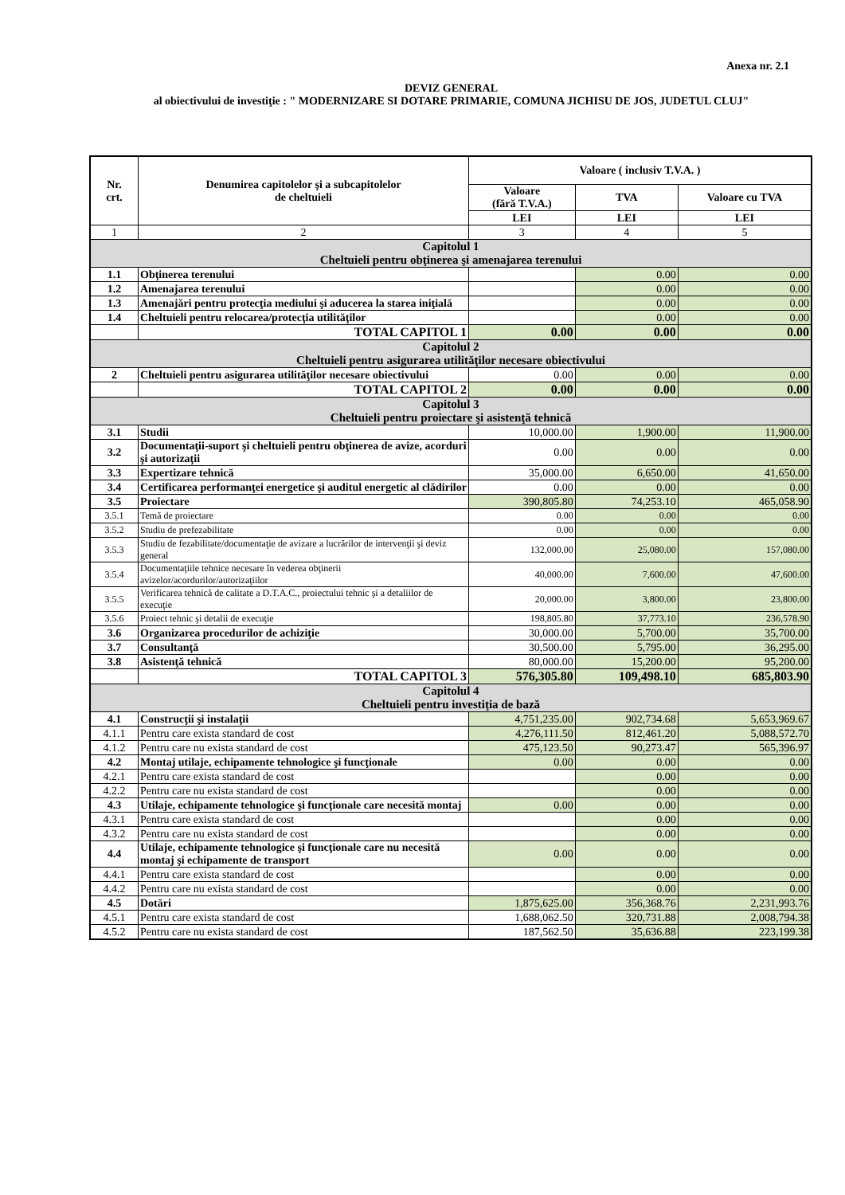Anexa nr. 2.1
DEVIZ GENERAL
al obiectivului de investiţie : " MODERNIZARE SI DOTARE PRIMARIE, COMUNA JICHISU DE JOS, JUDETUL CLUJ"
| Nr. crt. | Denumirea capitolelor şi a subcapitolelor de cheltuieli | Valoare ( inclusiv T.V.A. ) | | |
| --- | --- | --- | --- | --- |
| | | Valoare (fără T.V.A.) | TVA | Valoare cu TVA |
| | | LEI | LEI | LEI |
| 1 | 2 | 3 | 4 | 5 |
| Capitolul 1 Cheltuieli pentru obţinerea şi amenajarea terenului | | | | |
| 1.1 | Obţinerea terenului | | 0.00 | 0.00 |
| 1.2 | Amenajarea terenului | | 0.00 | 0.00 |
| 1.3 | Amenajări pentru protecţia mediului şi aducerea la starea iniţială | | 0.00 | 0.00 |
| 1.4 | Cheltuieli pentru relocarea/protecţia utilităţilor | | 0.00 | 0.00 |
| | TOTAL CAPITOL 1 | 0.00 | 0.00 | 0.00 |
| Capitolul 2 Cheltuieli pentru asigurarea utilităţilor necesare obiectivului | | | | |
| 2 | Cheltuieli pentru asigurarea utilităţilor necesare obiectivului | 0.00 | 0.00 | 0.00 |
| | TOTAL CAPITOL 2 | 0.00 | 0.00 | 0.00 |
| Capitolul 3 Cheltuieli pentru proiectare şi asistenţă tehnică | | | | |
| 3.1 | Studii | 10,000.00 | 1,900.00 | 11,900.00 |
| 3.2 | Documentaţii-suport şi cheltuieli pentru obţinerea de avize, acorduri şi autorizaţii | 0.00 | 0.00 | 0.00 |
| 3.3 | Expertizare tehnică | 35,000.00 | 6,650.00 | 41,650.00 |
| 3.4 | Certificarea performanţei energetice şi auditul energetic al clădirilor | 0.00 | 0.00 | 0.00 |
| 3.5 | Proiectare | 390,805.80 | 74,253.10 | 465,058.90 |
| 3.5.1 | Temă de proiectare | 0.00 | 0.00 | 0.00 |
| 3.5.2 | Studiu de prefezabilitate | 0.00 | 0.00 | 0.00 |
| 3.5.3 | Studiu de fezabilitate/documentaţie de avizare a lucrărilor de intervenţii şi deviz general | 132,000.00 | 25,080.00 | 157,080.00 |
| 3.5.4 | Documentaţiile tehnice necesare în vederea obţinerii avizelor/acordurilor/autorizaţiilor | 40,000.00 | 7,600.00 | 47,600.00 |
| 3.5.5 | Verificarea tehnică de calitate a D.T.A.C., proiectului tehnic şi a detaliilor de execuţie | 20,000.00 | 3,800.00 | 23,800.00 |
| 3.5.6 | Proiect tehnic şi detalii de execuţie | 198,805.80 | 37,773.10 | 236,578.90 |
| 3.6 | Organizarea procedurilor de achiziţie | 30,000.00 | 5,700.00 | 35,700.00 |
| 3.7 | Consultanţă | 30,500.00 | 5,795.00 | 36,295.00 |
| 3.8 | Asistenţă tehnică | 80,000.00 | 15,200.00 | 95,200.00 |
| | TOTAL CAPITOL 3 | 576,305.80 | 109,498.10 | 685,803.90 |
| Capitolul 4 Cheltuieli pentru investiţia de bază | | | | |
| 4.1 | Construcţii şi instalaţii | 4,751,235.00 | 902,734.68 | 5,653,969.67 |
| 4.1.1 | Pentru care exista standard de cost | 4,276,111.50 | 812,461.20 | 5,088,572.70 |
| 4.1.2 | Pentru care nu exista standard de cost | 475,123.50 | 90,273.47 | 565,396.97 |
| 4.2 | Montaj utilaje, echipamente tehnologice şi funcţionale | 0.00 | 0.00 | 0.00 |
| 4.2.1 | Pentru care exista standard de cost | | 0.00 | 0.00 |
| 4.2.2 | Pentru care nu exista standard de cost | | 0.00 | 0.00 |
| 4.3 | Utilaje, echipamente tehnologice şi funcţionale care necesită montaj | 0.00 | 0.00 | 0.00 |
| 4.3.1 | Pentru care exista standard de cost | | 0.00 | 0.00 |
| 4.3.2 | Pentru care nu exista standard de cost | | 0.00 | 0.00 |
| 4.4 | Utilaje, echipamente tehnologice şi funcţionale care nu necesită montaj şi echipamente de transport | 0.00 | 0.00 | 0.00 |
| 4.4.1 | Pentru care exista standard de cost | | 0.00 | 0.00 |
| 4.4.2 | Pentru care nu exista standard de cost | | 0.00 | 0.00 |
| 4.5 | Dotări | 1,875,625.00 | 356,368.76 | 2,231,993.76 |
| 4.5.1 | Pentru care exista standard de cost | 1,688,062.50 | 320,731.88 | 2,008,794.38 |
| 4.5.2 | Pentru care nu exista standard de cost | 187,562.50 | 35,636.88 | 223,199.38 |